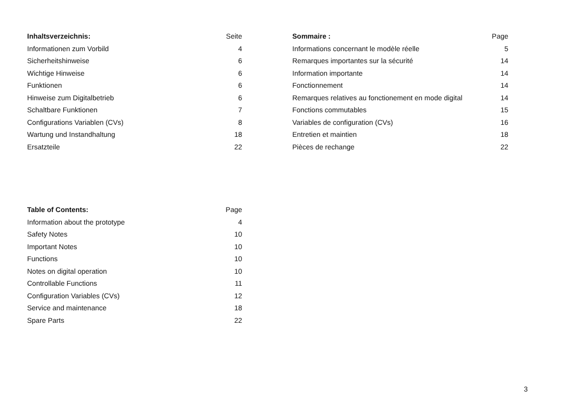| Inhaltsverzeichnis: | Seite |
| --- | --- |
| Informationen zum Vorbild | 4 |
| Sicherheitshinweise | 6 |
| Wichtige Hinweise | 6 |
| Funktionen | 6 |
| Hinweise zum Digitalbetrieb | 6 |
| Schaltbare Funktionen | 7 |
| Configurations Variablen (CVs) | 8 |
| Wartung und Instandhaltung | 18 |
| Ersatzteile | 22 |
| Sommaire : | Page |
| --- | --- |
| Informations concernant le modèle réelle | 5 |
| Remarques importantes sur la sécurité | 14 |
| Information importante | 14 |
| Fonctionnement | 14 |
| Remarques relatives au fonctionement en mode digital | 14 |
| Fonctions commutables | 15 |
| Variables de configuration (CVs) | 16 |
| Entretien et maintien | 18 |
| Pièces de rechange | 22 |
| Table of Contents: | Page |
| --- | --- |
| Information about the prototype | 4 |
| Safety Notes | 10 |
| Important Notes | 10 |
| Functions | 10 |
| Notes on digital operation | 10 |
| Controllable Functions | 11 |
| Configuration Variables (CVs) | 12 |
| Service and maintenance | 18 |
| Spare Parts | 22 |
3